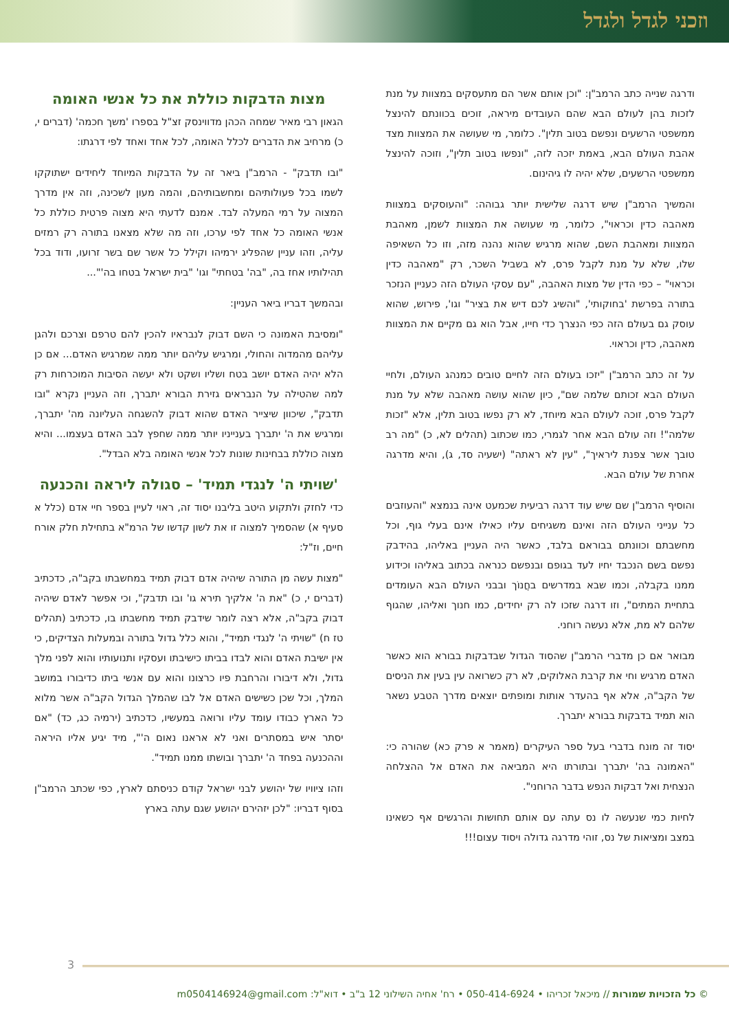וזכני לגדל ולגדל
ודרגה שנייה כתב הרמב"ן: "וכן אותם אשר הם מתעסקים במצוות על מנת לזכות בהן לעולם הבא שהם העובדים מיראה, זוכים בכוונתם להינצל ממשפטי הרשעים ונפשם בטוב תלין". כלומר, מי שעושה את המצוות מצד אהבת העולם הבא, באמת יזכה לזה, "ונפשו בטוב תלין", וזוכה להינצל ממשפטי הרשעים, שלא יהיה לו גיהינום.
והמשיך הרמב"ן שיש דרגה שלישית יותר גבוהה: "והעוסקים במצוות מאהבה כדין וכראוי", כלומר, מי שעושה את המצוות לשמן, מאהבת המצוות ומאהבת השם, שהוא מרגיש שהוא נהנה מזה, וזו כל השאיפה שלו, שלא על מנת לקבל פרס, לא בשביל השכר, רק "מאהבה כדין וכראוי" – כפי הדין של מצות האהבה, "עם עסקי העולם הזה כעניין הנזכר בתורה בפרשת 'בחוקותי', "והשיג לכם דיש את בציר" וגו', פירוש, שהוא עוסק גם בעולם הזה כפי הנצרך כדי חייו, אבל הוא גם מקיים את המצוות מאהבה, כדין וכראוי.
על זה כתב הרמב"ן "יזכו בעולם הזה לחיים טובים כמנהג העולם, ולחיי העולם הבא זכותם שלמה שם", כיון שהוא עושה מאהבה שלא על מנת לקבל פרס, זוכה לעולם הבא מיוחד, לא רק נפשו בטוב תלין, אלא "זכות שלמה"! וזה עולם הבא אחר לגמרי, כמו שכתוב (תהלים לא, כ) "מה רב טובך אשר צפנת ליראיך", "עין לא ראתה" (ישעיה סד, ג), והיא מדרגה אחרת של עולם הבא.
והוסיף הרמב"ן שם שיש עוד דרגה רביעית שכמעט אינה בנמצא "והעוזבים כל ענייני העולם הזה ואינם משגיחים עליו כאילו אינם בעלי גוף, וכל מחשבתם וכוונתם בבוראם בלבד, כאשר היה העניין באליהו, בהידבק נפשם בשם הנכבד יחיו לעד בגופם ובנפשם כנראה בכתוב באליהו וכידוע ממנו בקבלה, וכמו שבא במדרשים בחֲנוֹך ובבני העולם הבא העומדים בתחיית המתים", וזו דרגה שזכו לה רק יחידים, כמו חנוך ואליהו, שהגוף שלהם לא מת, אלא נעשה רוחני.
מבואר אם כן מדברי הרמב"ן שהסוד הגדול שבדבקות בבורא הוא כאשר האדם מרגיש וחי את קרבת האלוקים, לא רק כשרואה עין בעין את הניסים של הקב"ה, אלא אף בהעדר אותות ומופתים יוצאים מדרך הטבע נשאר הוא תמיד בדבקות בבורא יתברך.
יסוד זה מונח בדברי בעל ספר העיקרים (מאמר א פרק כא) שהורה כי: "האמונה בה' יתברך ובתורתו היא המביאה את האדם אל ההצלחה הנצחית ואל דבקות הנפש בדבר הרוחני".
לחיות כמי שנעשה לו נס עתה עם אותם תחושות והרגשים אף כשאינו במצב ומציאות של נס, זוהי מדרגה גדולה ויסוד עצום!!!
מצות הדבקות כוללת את כל אנשי האומה
הגאון רבי מאיר שמחה הכהן מדווינסק זצ"ל בספרו 'משך חכמה' (דברים י, כ) מרחיב את הדברים לכלל האומה, לכל אחד ואחד לפי דרגתו:
"ובו תדבק" - הרמב"ן ביאר זה על הדבקות המיוחד ליחידים ישתוקקו לשמו בכל פעולותיהם ומחשבותיהם, והמה מעון לשכינה, וזה אין מדרך המצוה על רמי המעלה לבד. אמנם לדעתי היא מצוה פרטית כוללת כל אנשי האומה כל אחד לפי ערכו, וזה מה שלא מצאנו בתורה רק רמזים עליה, וזהו עניין שהפליג ירמיהו וקילל כל אשר שם בשר זרועו, ודוד בכל תהילותיו אחז בה, "בה' בטחתי" וגו' "בית ישראל בטחו בה'"...
ובהמשך דבריו ביאר העניין:
"ומסיבת האמונה כי השם דבוק לנבראיו להכין להם טרפם וצרכם ולהגן עליהם מהמדוה והחולי, ומרגיש עליהם יותר ממה שמרגיש האדם... אם כן הלא יהיה האדם יושב בטח ושליו ושקט ולא יעשה הסיבות המוכרחות רק למה שהטילה על הנבראים גזירת הבורא יתברך, וזה העניין נקרא "ובו תדבק", שיכוון שיצייר האדם שהוא דבוק להשגחה העליונה מה' יתברך, ומרגיש את ה' יתברך בענייניו יותר ממה שחפץ לבב האדם בעצמו... והיא מצוה כוללת בבחינות שונות לכל אנשי האומה בלא הבדל".
'שויתי ה' לנגדי תמיד' – סגולה ליראה והכנעה
כדי לחזק ולתקוע היטב בליבנו יסוד זה, ראוי לעיין בספר חיי אדם (כלל א סעיף א) שהסמיך למצוה זו את לשון קדשו של הרמ"א בתחילת חלק אורח חיים, וז"ל:
"מצות עשה מן התורה שיהיה אדם דבוק תמיד במחשבתו בקב"ה, כדכתיב (דברים י, כ) "את ה' אלקיך תירא גו' ובו תדבק", וכי אפשר לאדם שיהיה דבוק בקב"ה, אלא רצה לומר שידבק תמיד מחשבתו בו, כדכתיב (תהלים טז ח) "שויתי ה' לנגדי תמיד", והוא כלל גדול בתורה ובמעלות הצדיקים, כי אין ישיבת האדם והוא לבדו בביתו כישיבתו ועסקיו ותנועותיו והוא לפני מלך גדול, ולא דיבורו והרחבת פיו כרצונו והוא עם אנשי ביתו כדיבורו במושב המלך, וכל שכן כשישים האדם אל לבו שהמלך הגדול הקב"ה אשר מלוא כל הארץ כבודו עומד עליו ורואה במעשיו, כדכתיב (ירמיה כג, כד) "אם יסתר איש במסתרים ואני לא אראנו נאום ה'", מיד יגיע אליו היראה וההכנעה בפחד ה' יתברך ובושתו ממנו תמיד".
וזהו ציוויו של יהושע לבני ישראל קודם כניסתם לארץ, כפי שכתב הרמב"ן בסוף דבריו: "לכן יזהירם יהושע שגם עתה בארץ
3
© כל הזכויות שמורות // מיכאל זכריהו • 050-414-6924 • רח' אחיה השילוני 12 ב"ב • דוא"ל: m0504146924@gmail.com